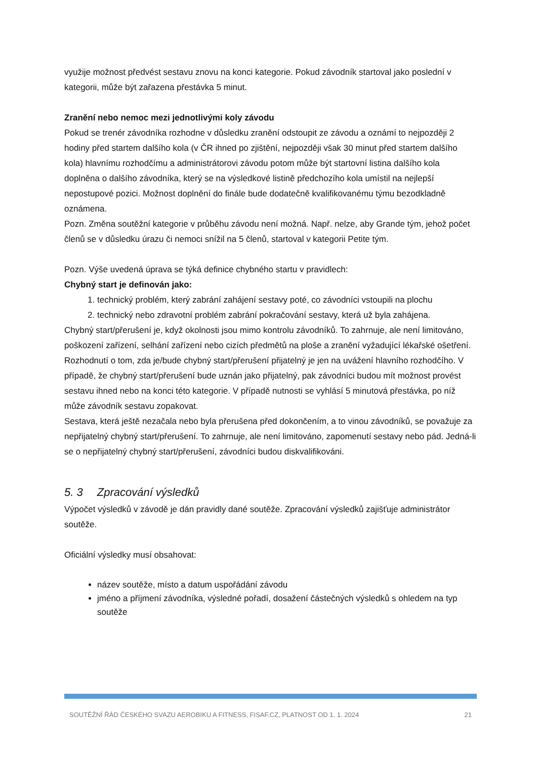využije možnost předvést sestavu znovu na konci kategorie. Pokud závodník startoval jako poslední v kategorii, může být zařazena přestávka 5 minut.
Zranění nebo nemoc mezi jednotlivými koly závodu
Pokud se trenér závodníka rozhodne v důsledku zranění odstoupit ze závodu a oznámí to nejpozději 2 hodiny před startem dalšího kola (v ČR ihned po zjištění, nejpozději však 30 minut před startem dalšího kola) hlavnímu rozhodčímu a administrátorovi závodu potom může být startovní listina dalšího kola doplněna o dalšího závodníka, který se na výsledkové listině předchozího kola umístil na nejlepší nepostupové pozici. Možnost doplnění do finále bude dodatečně kvalifikovanému týmu bezodkladně oznámena.
Pozn. Změna soutěžní kategorie v průběhu závodu není možná. Např. nelze, aby Grande tým, jehož počet členů se v důsledku úrazu či nemoci snížil na 5 členů, startoval v kategorii Petite tým.
Pozn. Výše uvedená úprava se týká definice chybného startu v pravidlech:
Chybný start je definován jako:
1. technický problém, který zabrání zahájení sestavy poté, co závodníci vstoupili na plochu
2. technický nebo zdravotní problém zabrání pokračování sestavy, která už byla zahájena.
Chybný start/přerušení je, když okolnosti jsou mimo kontrolu závodníků. To zahrnuje, ale není limitováno, poškození zařízení, selhání zařízení nebo cizích předmětů na ploše a zranění vyžadující lékařské ošetření.
Rozhodnutí o tom, zda je/bude chybný start/přerušení přijatelný je jen na uvážení hlavního rozhodčího. V případě, že chybný start/přerušení bude uznán jako přijatelný, pak závodníci budou mít možnost provést sestavu ihned nebo na konci této kategorie. V případě nutnosti se vyhlásí 5 minutová přestávka, po níž může závodník sestavu zopakovat.
Sestava, která ještě nezačala nebo byla přerušena před dokončením, a to vinou závodníků, se považuje za nepřijatelný chybný start/přerušení. To zahrnuje, ale není limitováno, zapomenutí sestavy nebo pád. Jedná-li se o nepřijatelný chybný start/přerušení, závodníci budou diskvalifikováni.
5. 3 Zpracování výsledků
Výpočet výsledků v závodě je dán pravidly dané soutěže. Zpracování výsledků zajišťuje administrátor soutěže.
Oficiální výsledky musí obsahovat:
název soutěže, místo a datum uspořádání závodu
jméno a příjmení závodníka, výsledné pořadí, dosažení částečných výsledků s ohledem na typ soutěže
SOUTĚŽNÍ ŘÁD ČESKÉHO SVAZU AEROBIKU A FITNESS, FISAF.CZ, PLATNOST OD 1. 1. 2024 21